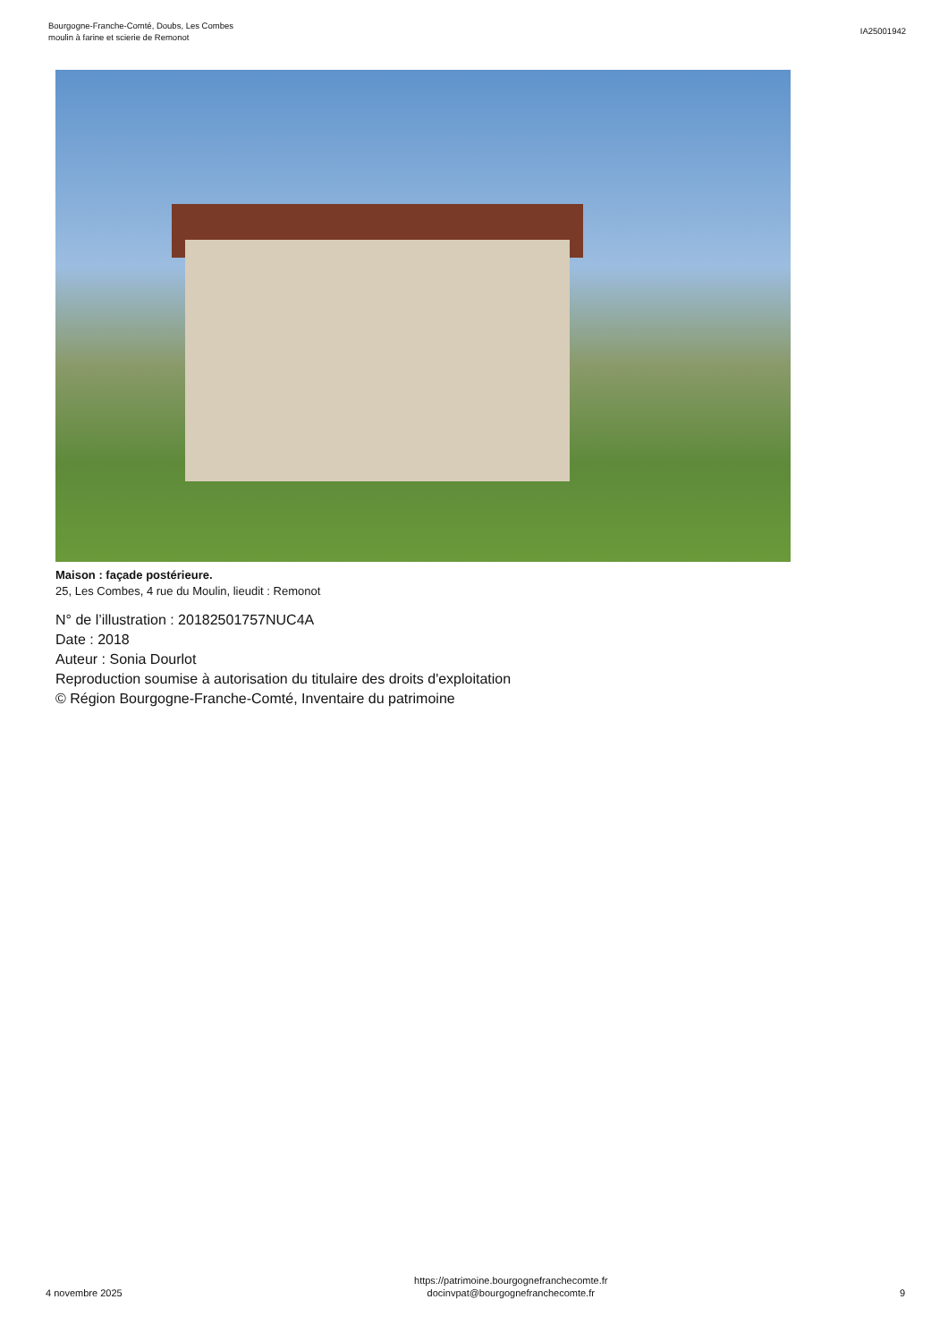Bourgogne-Franche-Comté, Doubs, Les Combes
moulin à farine et scierie de Remonot
IA25001942
Maison : façade postérieure.
25, Les Combes, 4 rue du Moulin, lieudit : Remonot
N° de l’illustration : 20182501757NUC4A
Date : 2018
Auteur : Sonia Dourlot
Reproduction soumise à autorisation du titulaire des droits d'exploitation
© Région Bourgogne-Franche-Comté, Inventaire du patrimoine
4 novembre 2025
https://patrimoine.bourgognefranchecomte.fr
docinvpat@bourgognefranchecomte.fr
9